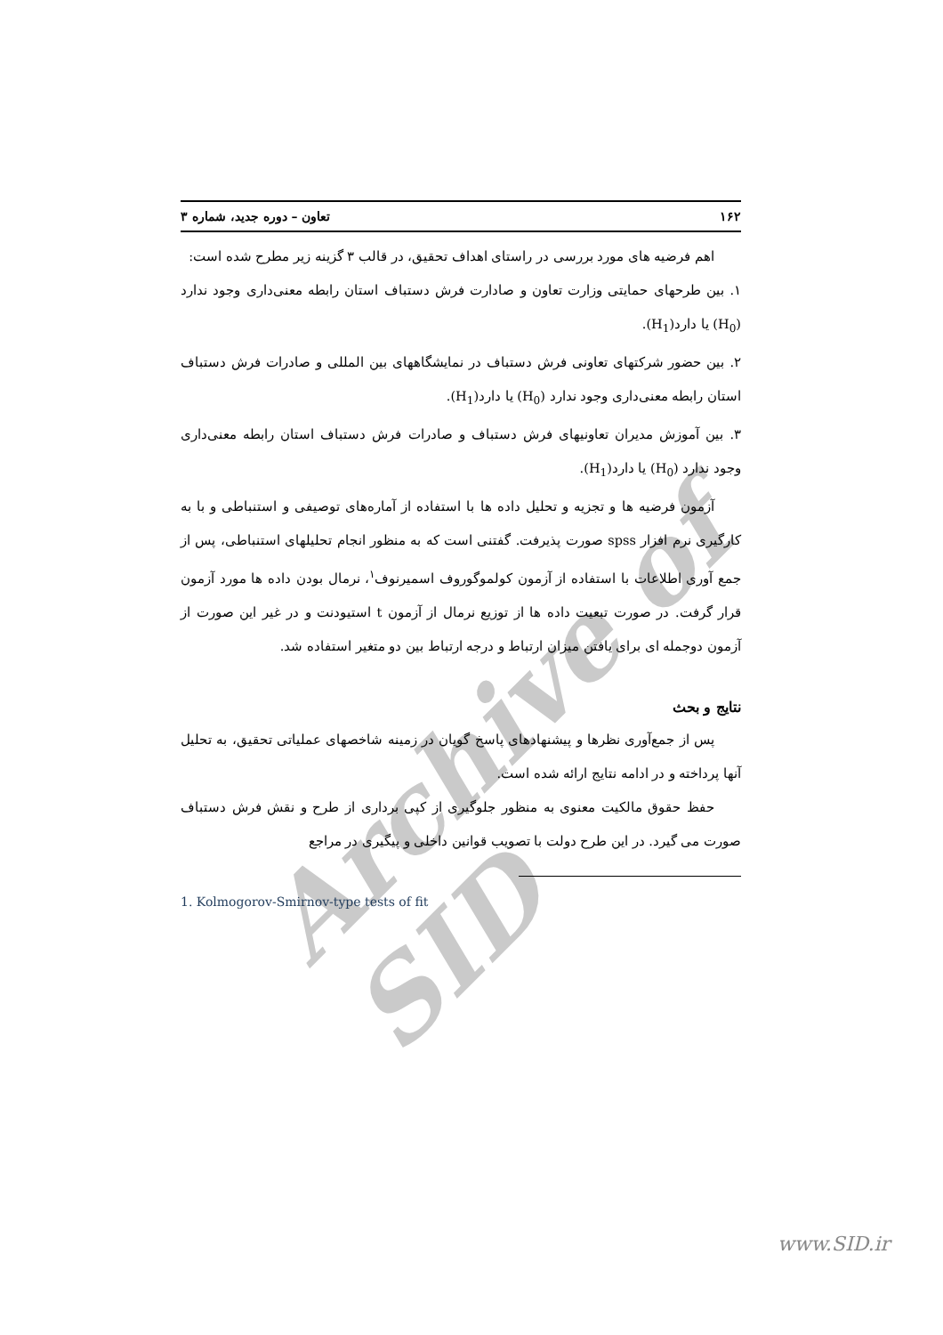Archive of SID
۱۶۲ تعاون – دوره جدید، شماره ۳
اهم فرضیه های مورد بررسی در راستای اهداف تحقیق، در قالب ۳ گزینه زیر مطرح شده است:
۱. بین طرحهای حمایتی وزارت تعاون و صادارت فرش دستباف استان رابطه معنی‌داری وجود ندارد (H<sub>0</sub>) یا دارد(H<sub>1</sub>).
۲. بین حضور شرکتهای تعاونی فرش دستباف در نمایشگاههای بین المللی و صادرات فرش دستباف استان رابطه معنی‌داری وجود ندارد (H<sub>0</sub>) یا دارد(H<sub>1</sub>).
۳. بین آموزش مدیران تعاونیهای فرش دستباف و صادرات فرش دستباف استان رابطه معنی‌داری وجود ندارد (H<sub>0</sub>) یا دارد(H<sub>1</sub>).
آزمون فرضیه ها و تجزیه و تحلیل داده ها با استفاده از آماره‌های توصیفی و استنباطی و با به کارگیری نرم افزار spss صورت پذیرفت. گفتنی است که به منظور انجام تحلیلهای استنباطی، پس از جمع آوری اطلاعات با استفاده از آزمون کولموگوروف اسمیرنوف<sup>۱</sup>، نرمال بودن داده ها مورد آزمون قرار گرفت. در صورت تبعیت داده ها از توزیع نرمال از آزمون t استیودنت و در غیر این صورت از آزمون دوجمله ای برای یافتن میزان ارتباط و درجه ارتباط بین دو متغیر استفاده شد.
نتایج و بحث
پس از جمع‌آوری نظرها و پیشنهادهای پاسخ گویان در زمینه شاخصهای عملیاتی تحقیق، به تحلیل آنها پرداخته و در ادامه نتایج ارائه شده است.
حفظ حقوق مالکیت معنوی به منظور جلوگیری از کپی برداری از طرح و نقش فرش دستباف صورت می گیرد. در این طرح دولت با تصویب قوانین داخلی و پیگیری در مراجع
1. Kolmogorov-Smirnov-type tests of fit
www.SID.ir